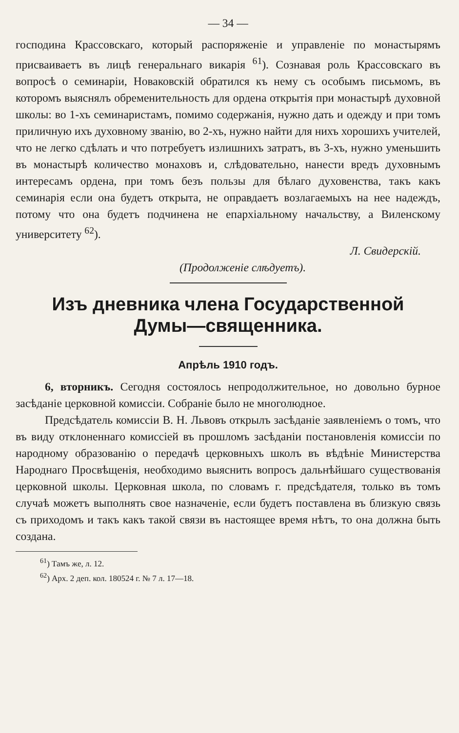— 34 —
господина Крассовскаго, который распоряженіе и управленіе по монастырямъ присваиваетъ въ лицѣ генеральнаго викарія <sup>61</sup>). Сознавая роль Крассовскаго въ вопросѣ о семинаріи, Новаковскій обратился къ нему съ особымъ письмомъ, въ которомъ выяснялъ обременительность для ордена открытія при монастырѣ духовной школы: во 1-хъ семинаристамъ, помимо содержанія, нужно дать и одежду и при томъ приличную ихъ духовному званію, во 2-хъ, нужно найти для нихъ хорошихъ учителей, что не легко сдѣлать и что потребуетъ излишнихъ затратъ, въ 3-хъ, нужно уменьшить въ монастырѣ количество монаховъ и, слѣдовательно, нанести вредъ духовнымъ интересамъ ордена, при томъ безъ пользы для бѣлаго духовенства, такъ какъ семинарія если она будетъ открыта, не оправдаетъ возлагаемыхъ на нее надеждъ, потому что она будетъ подчинена не епархіальному начальству, а Виленскому университету <sup>62</sup>).
Л. Свидерскій.
(Продолженіе слѣдуетъ).
Изъ дневника члена Государственной
Думы—священника.
Апрѣль 1910 годъ.
6, вторникъ. Сегодня состоялось непродолжительное, но довольно бурное засѣданіе церковной комиссіи. Собраніе было не многолюдное.
Предсѣдатель комиссіи В. Н. Львовъ открылъ засѣданіе заявленіемъ о томъ, что въ виду отклоненнаго комиссіей въ прошломъ засѣданіи постановленія комиссіи по народному образованію о передачѣ церковныхъ школъ въ вѣдѣніе Министерства Народнаго Просвѣщенія, необходимо выяснить вопросъ дальнѣйшаго существованія церковной школы. Церковная школа, по словамъ г. предсѣдателя, только въ томъ случаѣ можетъ выполнять свое назначеніе, если будетъ поставлена въ близкую связь съ приходомъ и такъ какъ такой связи въ настоящее время нѣтъ, то она должна быть создана.
<sup>61</sup>) Тамъ же, л. 12.
<sup>62</sup>) Арх. 2 деп. кол. 180524 г. № 7 л. 17—18.